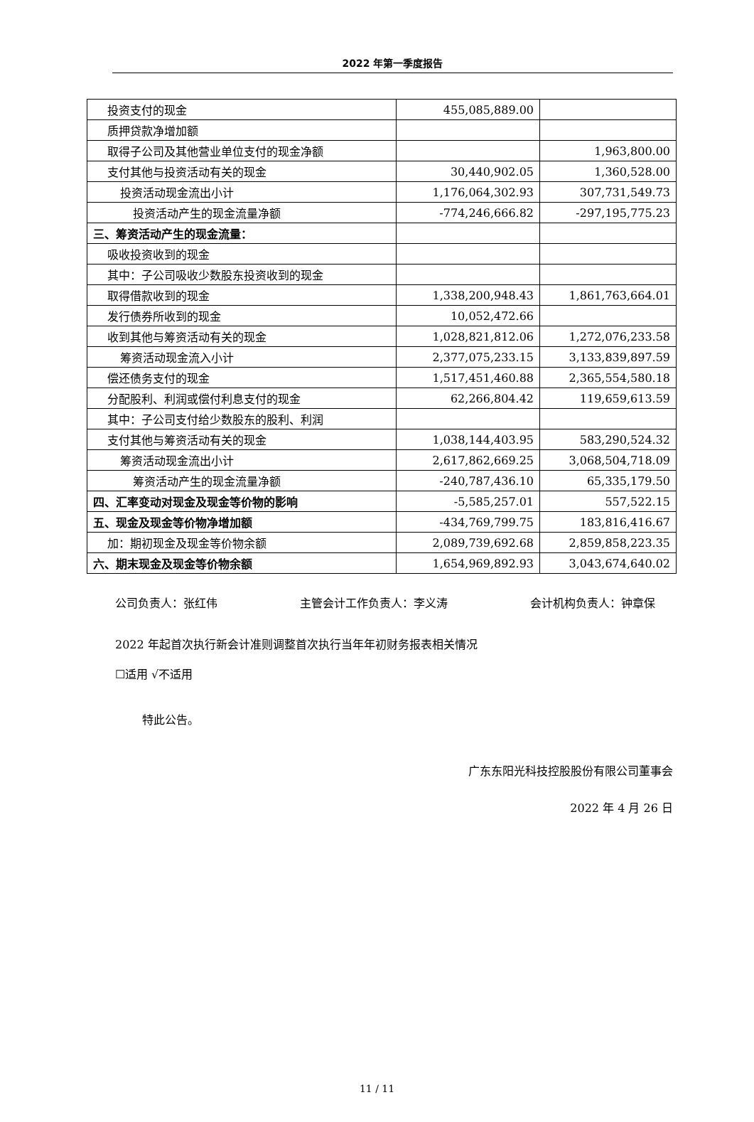2022 年第一季度报告
| 投资支付的现金 | 455,085,889.00 | |
| 质押贷款净增加额 | | |
| 取得子公司及其他营业单位支付的现金净额 | | 1,963,800.00 |
| 支付其他与投资活动有关的现金 | 30,440,902.05 | 1,360,528.00 |
| 投资活动现金流出小计 | 1,176,064,302.93 | 307,731,549.73 |
| 投资活动产生的现金流量净额 | -774,246,666.82 | -297,195,775.23 |
| 三、筹资活动产生的现金流量： | | |
| 吸收投资收到的现金 | | |
| 其中：子公司吸收少数股东投资收到的现金 | | |
| 取得借款收到的现金 | 1,338,200,948.43 | 1,861,763,664.01 |
| 发行债券所收到的现金 | 10,052,472.66 | |
| 收到其他与筹资活动有关的现金 | 1,028,821,812.06 | 1,272,076,233.58 |
| 筹资活动现金流入小计 | 2,377,075,233.15 | 3,133,839,897.59 |
| 偿还债务支付的现金 | 1,517,451,460.88 | 2,365,554,580.18 |
| 分配股利、利润或偿付利息支付的现金 | 62,266,804.42 | 119,659,613.59 |
| 其中：子公司支付给少数股东的股利、利润 | | |
| 支付其他与筹资活动有关的现金 | 1,038,144,403.95 | 583,290,524.32 |
| 筹资活动现金流出小计 | 2,617,862,669.25 | 3,068,504,718.09 |
| 筹资活动产生的现金流量净额 | -240,787,436.10 | 65,335,179.50 |
| 四、汇率变动对现金及现金等价物的影响 | -5,585,257.01 | 557,522.15 |
| 五、现金及现金等价物净增加额 | -434,769,799.75 | 183,816,416.67 |
| 加：期初现金及现金等价物余额 | 2,089,739,692.68 | 2,859,858,223.35 |
| 六、期末现金及现金等价物余额 | 1,654,969,892.93 | 3,043,674,640.02 |
公司负责人：张红伟 主管会计工作负责人：李义涛 会计机构负责人：钟章保
2022 年起首次执行新会计准则调整首次执行当年年初财务报表相关情况
☐适用 √不适用
特此公告。
广东东阳光科技控股股份有限公司董事会
2022 年 4 月 26 日
11 / 11